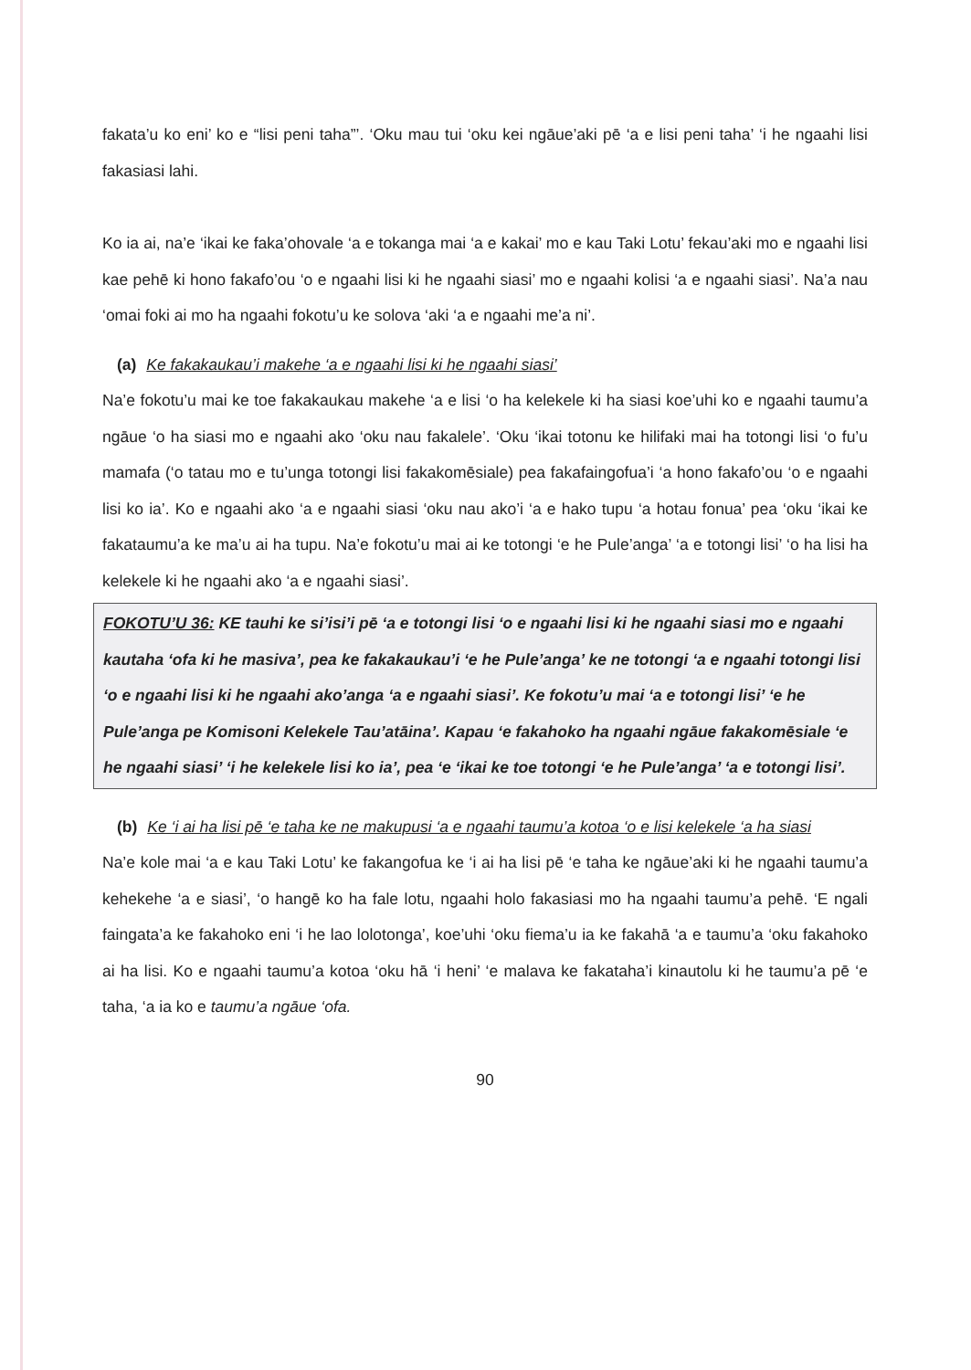fakata’u ko eni’ ko e “lisi peni taha”’. ‘Oku mau tui ‘oku kei ngāue’aki pē ‘a e lisi peni taha’ ‘i he ngaahi lisi fakasiasi lahi.
Ko ia ai, na’e ‘ikai ke faka’ohovale ‘a e tokanga mai ‘a e kakai’ mo e kau Taki Lotu’ fekau’aki mo e ngaahi lisi kae pehē ki hono fakafo’ou ‘o e ngaahi lisi ki he ngaahi siasi’ mo e ngaahi kolisi ‘a e ngaahi siasi’. Na’a nau ‘omai foki ai mo ha ngaahi fokotu’u ke solova ‘aki ‘a e ngaahi me’a ni’.
(a) Ke fakakaukau’i makehe ‘a e ngaahi lisi ki he ngaahi siasi’
Na’e fokotu’u mai ke toe fakakaukau makehe ‘a e lisi ‘o ha kelekele ki ha siasi koe’uhi ko e ngaahi taumu’a ngāue ‘o ha siasi mo e ngaahi ako ‘oku nau fakalele’. ‘Oku ‘ikai totonu ke hilifaki mai ha totongi lisi ‘o fu’u mamafa (‘o tatau mo e tu’unga totongi lisi fakakomēsiale) pea fakafaingofua’i ‘a hono fakafo’ou ‘o e ngaahi lisi ko ia’. Ko e ngaahi ako ‘a e ngaahi siasi ‘oku nau ako’i ‘a e hako tupu ‘a hotau fonua’ pea ‘oku ‘ikai ke fakataumu’a ke ma’u ai ha tupu. Na’e fokotu’u mai ai ke totongi ‘e he Pule’anga’ ‘a e totongi lisi’ ‘o ha lisi ha kelekele ki he ngaahi ako ‘a e ngaahi siasi’.
FOKOTU’U 36: KE tauhi ke si’isi’i pē ‘a e totongi lisi ‘o e ngaahi lisi ki he ngaahi siasi mo e ngaahi kautaha ‘ofa ki he masiva’, pea ke fakakaukau’i ‘e he Pule’anga’ ke ne totongi ‘a e ngaahi totongi lisi ‘o e ngaahi lisi ki he ngaahi ako’anga ‘a e ngaahi siasi’. Ke fokotu’u mai ‘a e totongi lisi’ ‘e he Pule’anga pe Komisoni Kelekele Tau’atāina’. Kapau ‘e fakahoko ha ngaahi ngāue fakakomēsiale ‘e he ngaahi siasi’ ‘i he kelekele lisi ko ia’, pea ‘e ‘ikai ke toe totongi ‘e he Pule’anga’ ‘a e totongi lisi’.
(b) Ke ‘i ai ha lisi pē ‘e taha ke ne makupusi ‘a e ngaahi taumu’a kotoa ‘o e lisi kelekele ‘a ha siasi
Na’e kole mai ‘a e kau Taki Lotu’ ke fakangofua ke ‘i ai ha lisi pē ‘e taha ke ngāue’aki ki he ngaahi taumu’a kehekehe ‘a e siasi’, ‘o hangē ko ha fale lotu, ngaahi holo fakasiasi mo ha ngaahi taumu’a pehē. ‘E ngali faingata’a ke fakahoko eni ‘i he lao lolotonga’, koe’uhi ‘oku fiema’u ia ke fakahā ‘a e taumu’a ‘oku fakahoko ai ha lisi. Ko e ngaahi taumu’a kotoa ‘oku hā ‘i heni’ ‘e malava ke fakataha’i kinautolu ki he taumu’a pē ‘e taha, ‘a ia ko e taumu’a ngāue ‘ofa.
90